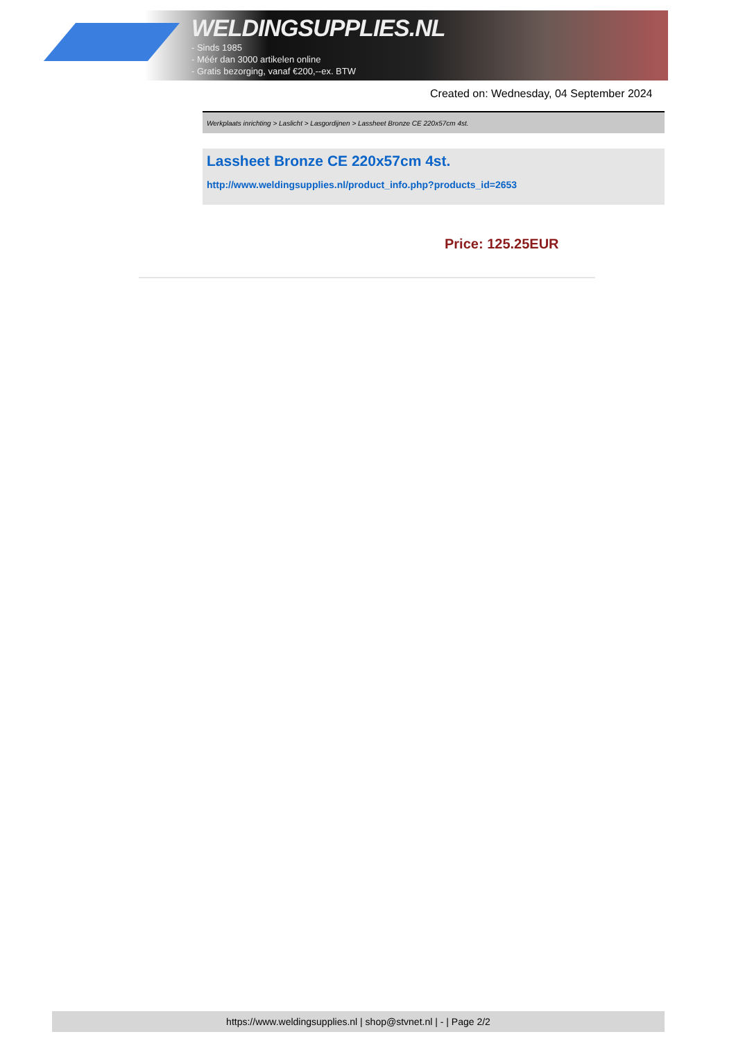WELDINGSUPPLIES.NL
- Sinds 1985
- Méér dan 3000 artikelen online
- Gratis bezorging, vanaf €200,--ex. BTW
Created on: Wednesday, 04 September 2024
Werkplaats inrichting > Laslicht > Lasgordijnen > Lassheet Bronze CE 220x57cm 4st.
Lassheet Bronze CE 220x57cm 4st.
http://www.weldingsupplies.nl/product_info.php?products_id=2653
Price: 125.25EUR
https://www.weldingsupplies.nl | shop@stvnet.nl | - | Page 2/2